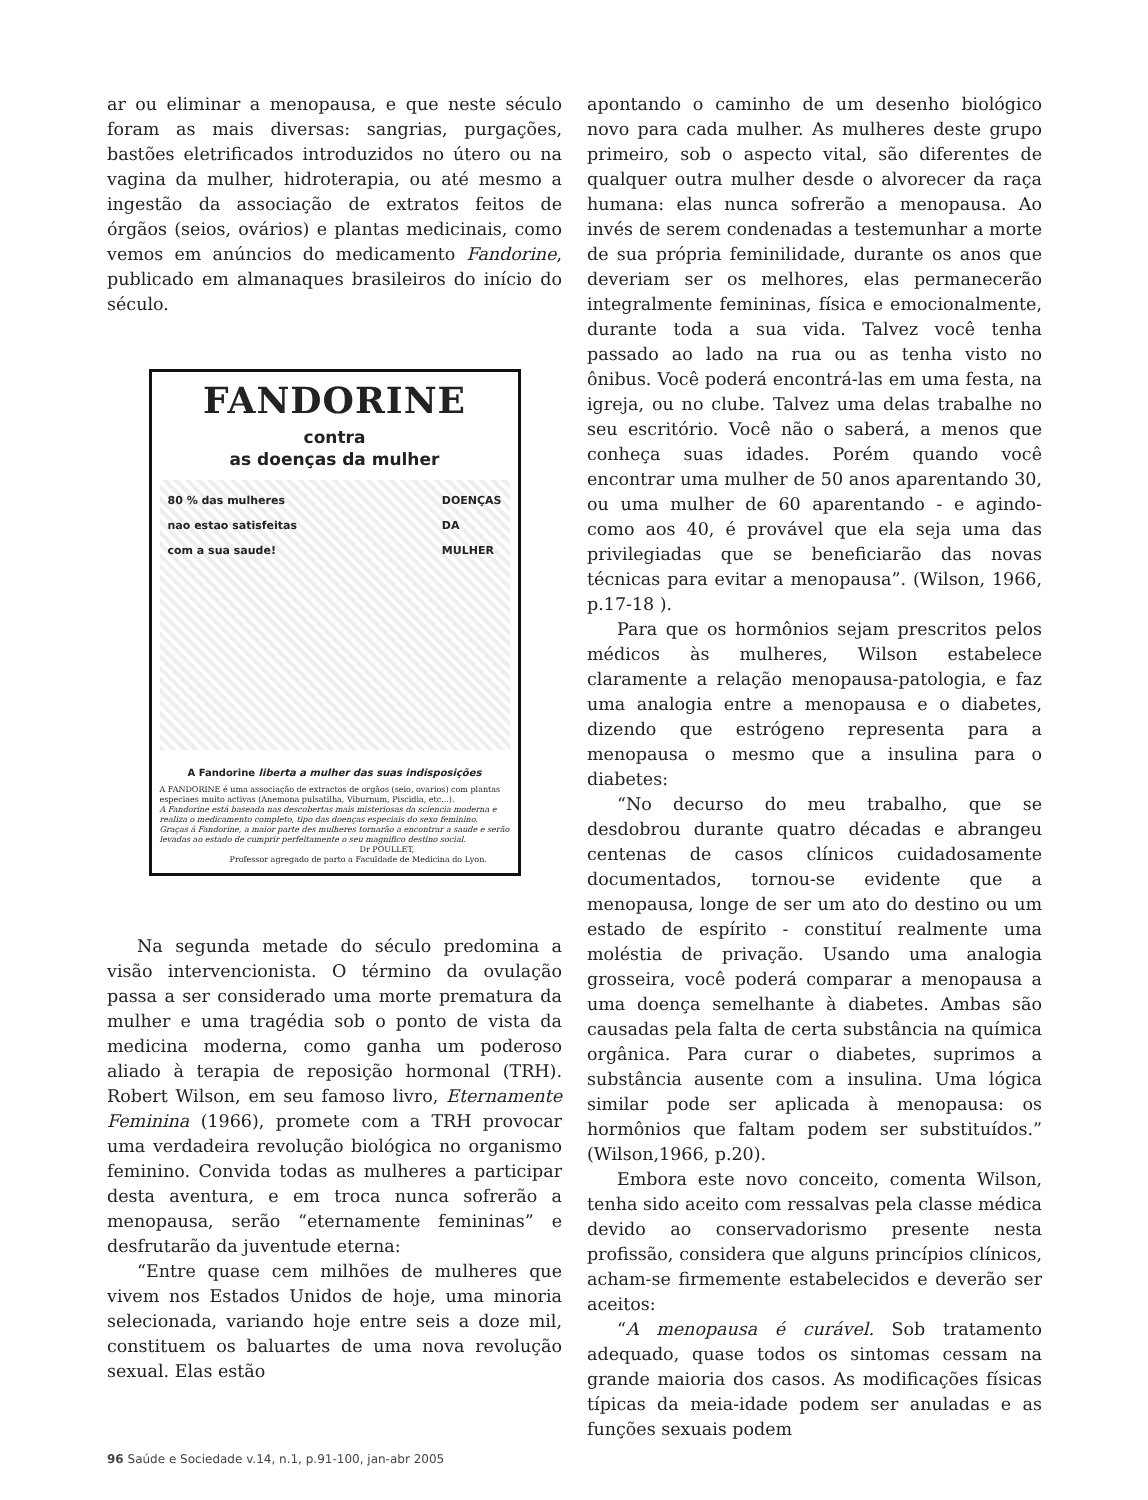ar ou eliminar a menopausa, e que neste século foram as mais diversas: sangrias, purgações, bastões eletrificados introduzidos no útero ou na vagina da mulher, hidroterapia, ou até mesmo a ingestão da associação de extratos feitos de órgãos (seios, ovários) e plantas medicinais, como vemos em anúncios do medicamento Fandorine, publicado em almanaques brasileiros do início do século.
FANDORINE
contra
as doenças da mulher
80 % das mulheres
nao estao satisfeitas
com a sua saude! DOENÇAS
DA
MULHER
A Fandorine liberta a mulher das suas indisposições
A FANDORINE é uma associação de extractos de orgãos (seio, ovarios) com plantas especiaes muito activas (Anemona pulsatilha, Viburnum, Piscidia, etc...).
A Fandorine está baseada nas descobertas mais misteriosas da sciencia moderna e realiza o medicamento completo, tipo das doenças especiais do sexo feminino.
Graças á Fandorine, a maior parte des mulheres tornarão a encontrar a saude e serão levadas ao estado de cumprir perfeitamente o seu magnifico destino social.
Dr POULLET,
Professor agregado de parto a Faculdade de Medicina do Lyon.
Na segunda metade do século predomina a visão intervencionista. O término da ovulação passa a ser considerado uma morte prematura da mulher e uma tragédia sob o ponto de vista da medicina moderna, como ganha um poderoso aliado à terapia de reposição hormonal (TRH). Robert Wilson, em seu famoso livro, Eternamente Feminina (1966), promete com a TRH provocar uma verdadeira revolução biológica no organismo feminino. Convida todas as mulheres a participar desta aventura, e em troca nunca sofrerão a menopausa, serão “eternamente femininas” e desfrutarão da juventude eterna:
“Entre quase cem milhões de mulheres que vivem nos Estados Unidos de hoje, uma minoria selecionada, variando hoje entre seis a doze mil, constituem os baluartes de uma nova revolução sexual. Elas estão
apontando o caminho de um desenho biológico novo para cada mulher. As mulheres deste grupo primeiro, sob o aspecto vital, são diferentes de qualquer outra mulher desde o alvorecer da raça humana: elas nunca sofrerão a menopausa. Ao invés de serem condenadas a testemunhar a morte de sua própria feminilidade, durante os anos que deveriam ser os melhores, elas permanecerão integralmente femininas, física e emocionalmente, durante toda a sua vida. Talvez você tenha passado ao lado na rua ou as tenha visto no ônibus. Você poderá encontrá-las em uma festa, na igreja, ou no clube. Talvez uma delas trabalhe no seu escritório. Você não o saberá, a menos que conheça suas idades. Porém quando você encontrar uma mulher de 50 anos aparentando 30, ou uma mulher de 60 aparentando - e agindo- como aos 40, é provável que ela seja uma das privilegiadas que se beneficiarão das novas técnicas para evitar a menopausa”. (Wilson, 1966, p.17-18 ).
Para que os hormônios sejam prescritos pelos médicos às mulheres, Wilson estabelece claramente a relação menopausa-patologia, e faz uma analogia entre a menopausa e o diabetes, dizendo que estrógeno representa para a menopausa o mesmo que a insulina para o diabetes:
“No decurso do meu trabalho, que se desdobrou durante quatro décadas e abrangeu centenas de casos clínicos cuidadosamente documentados, tornou-se evidente que a menopausa, longe de ser um ato do destino ou um estado de espírito - constituí realmente uma moléstia de privação. Usando uma analogia grosseira, você poderá comparar a menopausa a uma doença semelhante à diabetes. Ambas são causadas pela falta de certa substância na química orgânica. Para curar o diabetes, suprimos a substância ausente com a insulina. Uma lógica similar pode ser aplicada à menopausa: os hormônios que faltam podem ser substituídos.” (Wilson,1966, p.20).
Embora este novo conceito, comenta Wilson, tenha sido aceito com ressalvas pela classe médica devido ao conservadorismo presente nesta profissão, considera que alguns princípios clínicos, acham-se firmemente estabelecidos e deverão ser aceitos:
“A menopausa é curável. Sob tratamento adequado, quase todos os sintomas cessam na grande maioria dos casos. As modificações físicas típicas da meia-idade podem ser anuladas e as funções sexuais podem
96 Saúde e Sociedade v.14, n.1, p.91-100, jan-abr 2005